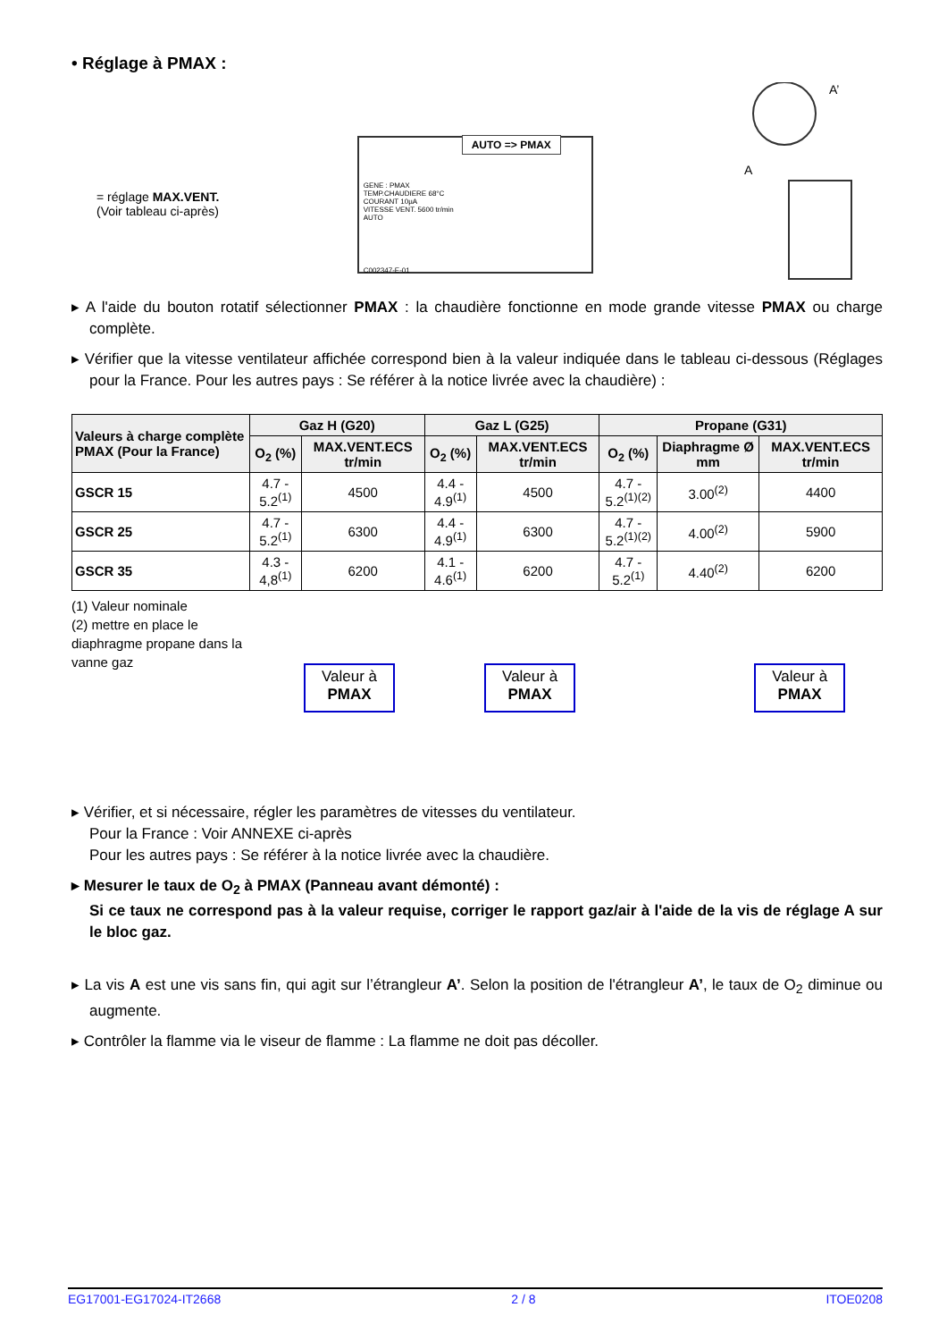• Réglage à PMAX :
= réglage MAX.VENT.
(Voir tableau ci-après)
AUTO => PMAX
GENE : PMAX
TEMP.CHAUDIERE 68°C
COURANT 10µA
VITESSE VENT. 5600 tr/min
AUTO
C002347-E-01
A’
A
▸ A l'aide du bouton rotatif sélectionner PMAX : la chaudière fonctionne en mode grande vitesse PMAX ou charge complète.
▸ Vérifier que la vitesse ventilateur affichée correspond bien à la valeur indiquée dans le tableau ci-dessous (Réglages pour la France. Pour les autres pays : Se référer à la notice livrée avec la chaudière) :
| Valeurs à charge complète PMAX (Pour la France) | Gaz H (G20) | | Gaz L (G25) | | Propane (G31) | | |
| --- | --- | --- | --- | --- | --- | --- | --- |
| | O<sub>2</sub> (%) | MAX.VENT.ECS tr/min | O<sub>2</sub> (%) | MAX.VENT.ECS tr/min | O<sub>2</sub> (%) | Diaphragme Ø mm | MAX.VENT.ECS tr/min |
| GSCR 15 | 4.7 - 5.2<sup>(1)</sup> | 4500 | 4.4 - 4.9<sup>(1)</sup> | 4500 | 4.7 - 5.2<sup>(1)(2)</sup> | 3.00<sup>(2)</sup> | 4400 |
| GSCR 25 | 4.7 - 5.2<sup>(1)</sup> | 6300 | 4.4 - 4.9<sup>(1)</sup> | 6300 | 4.7 - 5.2<sup>(1)(2)</sup> | 4.00<sup>(2)</sup> | 5900 |
| GSCR 35 | 4.3 - 4,8<sup>(1)</sup> | 6200 | 4.1 - 4.6<sup>(1)</sup> | 6200 | 4.7 - 5.2<sup>(1)</sup> | 4.40<sup>(2)</sup> | 6200 |
(1) Valeur nominale
(2) mettre en place le diaphragme propane dans la vanne gaz
Valeur à
PMAX
Valeur à
PMAX
Valeur à
PMAX
▸ Vérifier, et si nécessaire, régler les paramètres de vitesses du ventilateur.
Pour la France : Voir ANNEXE ci-après
Pour les autres pays : Se référer à la notice livrée avec la chaudière.
▸ Mesurer le taux de O<sub>2</sub> à PMAX (Panneau avant démonté) :
Si ce taux ne correspond pas à la valeur requise, corriger le rapport gaz/air à l'aide de la vis de réglage A sur le bloc gaz.
▸ La vis A est une vis sans fin, qui agit sur l’étrangleur A’. Selon la position de l'étrangleur A’, le taux de O<sub>2</sub> diminue ou augmente.
▸ Contrôler la flamme via le viseur de flamme : La flamme ne doit pas décoller.
EG17001-EG17024-IT2668 2 / 8 ITOE0208